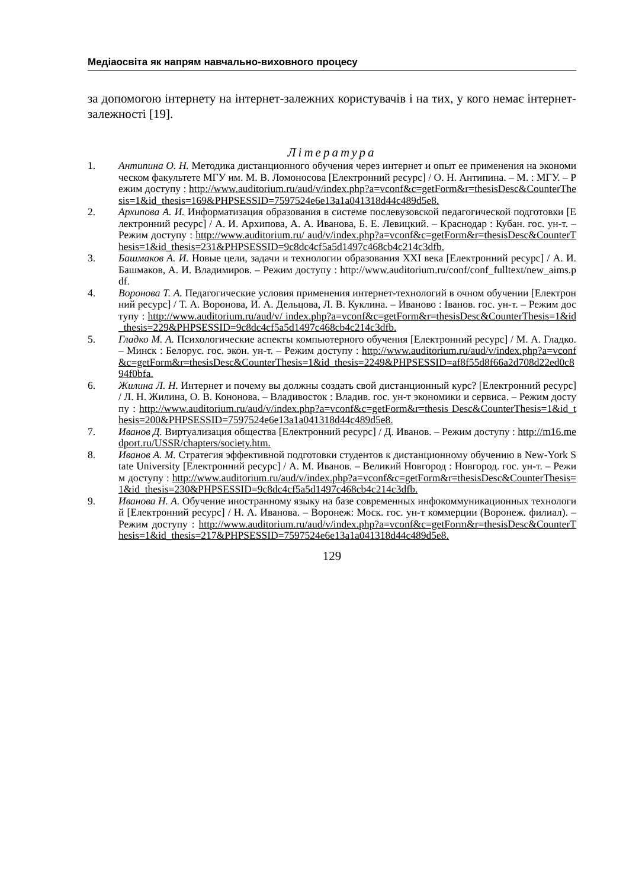Медіаосвіта як напрям навчально-виховного процесу
за допомогою інтернету на інтернет-залежних користувачів і на тих, у кого немає інтернет-залежності [19].
Література
1. Антипина О. Н. Методика дистанционного обучения через интернет и опыт ее применения на экономическом факультете МГУ им. М. В. Ломоносова [Електронний ресурс] / О. Н. Антипина. – М. : МГУ. – Режим доступу : http://www.auditorium.ru/aud/v/index.php?a=vconf&c=getForm&r=thesisDesc&CounterThesis=1&id_thesis=169&PHPSESSID=7597524e6e13a1a041318d44c489d5e8.
2. Архипова А. И. Информатизация образования в системе послевузовской педагогической подготовки [Електронний ресурс] / А. И. Архипова, А. А. Иванова, Б. Е. Левицкий. – Краснодар : Кубан. гос. ун-т. – Режим доступу : http://www.auditorium.ru/ aud/v/index.php?a=vconf&c=getForm&r=thesisDesc&CounterThesis=1&id_thesis=231&PHPSESSID=9c8dc4cf5a5d1497c468cb4c214c3dfb.
3. Башмаков А. И. Новые цели, задачи и технологии образования XXI века [Електронний ресурс] / А. И. Башмаков, А. И. Владимиров. – Режим доступу : http://www.auditorium.ru/conf/conf_fulltext/new_aims.pdf.
4. Воронова Т. А. Педагогические условия применения интернет-технологий в очном обучении [Електронний ресурс] / Т. А. Воронова, И. А. Дельцова, Л. В. Куклина. – Иваново : Іванов. гос. ун-т. – Режим доступу : http://www.auditorium.ru/aud/v/ index.php?a=vconf&c=getForm&r=thesisDesc&CounterThesis=1&id_thesis=229&PHPSESSID=9c8dc4cf5a5d1497c468cb4c214c3dfb.
5. Гладко М. А. Психологические аспекты компьютерного обучения [Електронний ресурс] / М. А. Гладко. – Минск : Белорус. гос. экон. ун-т. – Режим доступу : http://www.auditorium.ru/aud/v/index.php?a=vconf&c=getForm&r=thesisDesc&CounterThesis=1&id_thesis=2249&PHPSESSID=af8f55d8f66a2d708d22ed0c894f0bfa.
6. Жилина Л. Н. Интернет и почему вы должны создать свой дистанционный курс? [Електронний ресурс] / Л. Н. Жилина, О. В. Кононова. – Владивосток : Владив. гос. ун-т экономики и сервиса. – Режим доступу : http://www.auditorium.ru/aud/v/index.php?a=vconf&c=getForm&r=thesis Desc&CounterThesis=1&id_thesis=200&PHPSESSID=7597524e6e13a1a041318d44c489d5e8.
7. Иванов Д. Виртуализация общества [Електронний ресурс] / Д. Иванов. – Режим доступу : http://m16.medport.ru/USSR/chapters/society.htm.
8. Иванов А. М. Стратегия эффективной подготовки студентов к дистанционному обучению в New-York State University [Електронний ресурс] / А. М. Иванов. – Великий Новгород : Новгород. гос. ун-т. – Режим доступу : http://www.auditorium.ru/aud/v/index.php?a=vconf&c=getForm&r=thesisDesc&CounterThesis=1&id_thesis=230&PHPSESSID=9c8dc4cf5a5d1497c468cb4c214c3dfb.
9. Иванова Н. А. Обучение иностранному языку на базе современных инфокоммуникационных технологий [Електронний ресурс] / Н. А. Иванова. – Воронеж: Моск. гос. ун-т коммерции (Воронеж. филиал). – Режим доступу : http://www.auditorium.ru/aud/v/index.php?a=vconf&c=getForm&r=thesisDesc&CounterThesis=1&id_thesis=217&PHPSESSID=7597524e6e13a1a041318d44c489d5e8.
129